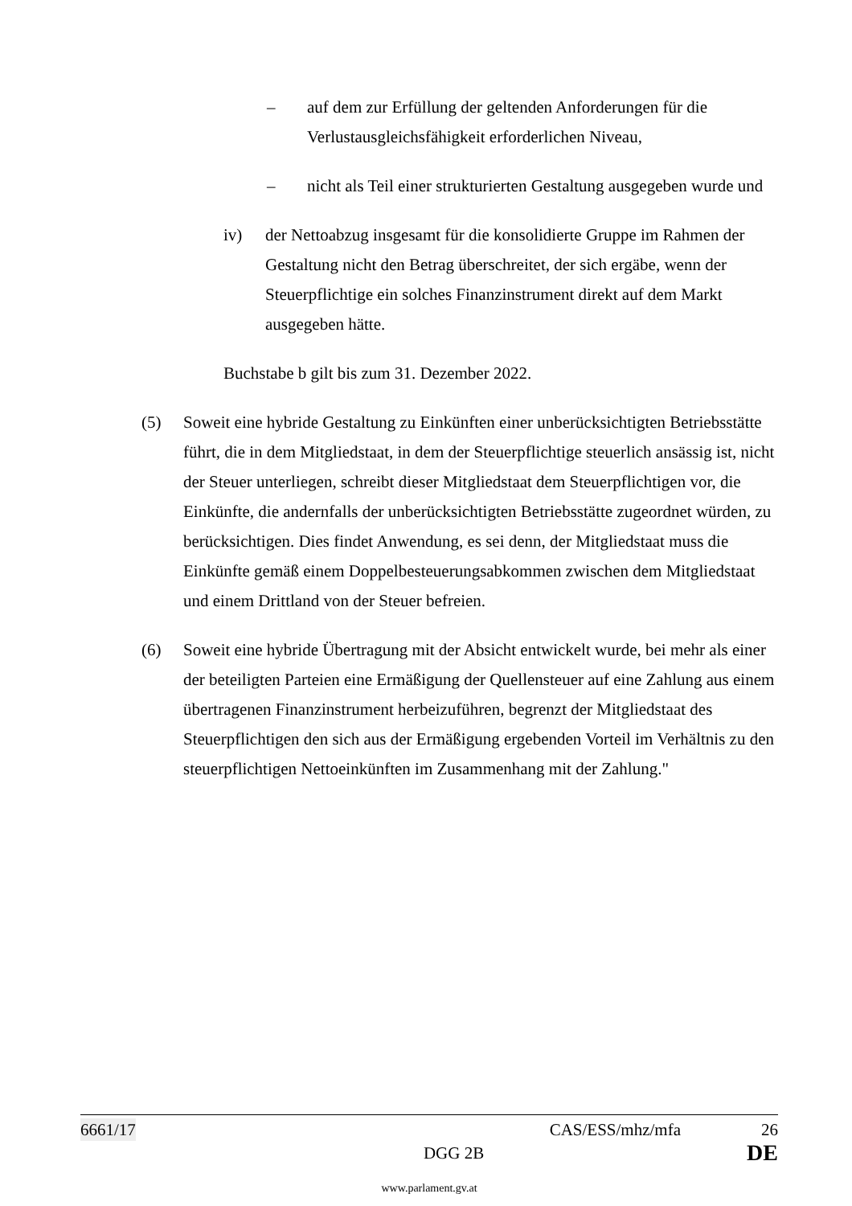– auf dem zur Erfüllung der geltenden Anforderungen für die Verlustausgleichsfähigkeit erforderlichen Niveau,
– nicht als Teil einer strukturierten Gestaltung ausgegeben wurde und
iv) der Nettoabzug insgesamt für die konsolidierte Gruppe im Rahmen der Gestaltung nicht den Betrag überschreitet, der sich ergäbe, wenn der Steuerpflichtige ein solches Finanzinstrument direkt auf dem Markt ausgegeben hätte.
Buchstabe b gilt bis zum 31. Dezember 2022.
(5) Soweit eine hybride Gestaltung zu Einkünften einer unberücksichtigten Betriebsstätte führt, die in dem Mitgliedstaat, in dem der Steuerpflichtige steuerlich ansässig ist, nicht der Steuer unterliegen, schreibt dieser Mitgliedstaat dem Steuerpflichtigen vor, die Einkünfte, die andernfalls der unberücksichtigten Betriebsstätte zugeordnet würden, zu berücksichtigen. Dies findet Anwendung, es sei denn, der Mitgliedstaat muss die Einkünfte gemäß einem Doppelbesteuerungsabkommen zwischen dem Mitgliedstaat und einem Drittland von der Steuer befreien.
(6) Soweit eine hybride Übertragung mit der Absicht entwickelt wurde, bei mehr als einer der beteiligten Parteien eine Ermäßigung der Quellensteuer auf eine Zahlung aus einem übertragenen Finanzinstrument herbeizuführen, begrenzt der Mitgliedstaat des Steuerpflichtigen den sich aus der Ermäßigung ergebenden Vorteil im Verhältnis zu den steuerpflichtigen Nettoeinkünften im Zusammenhang mit der Zahlung."
6661/17 CAS/ESS/mhz/mfa 26
DGG 2B DE
www.parlament.gv.at